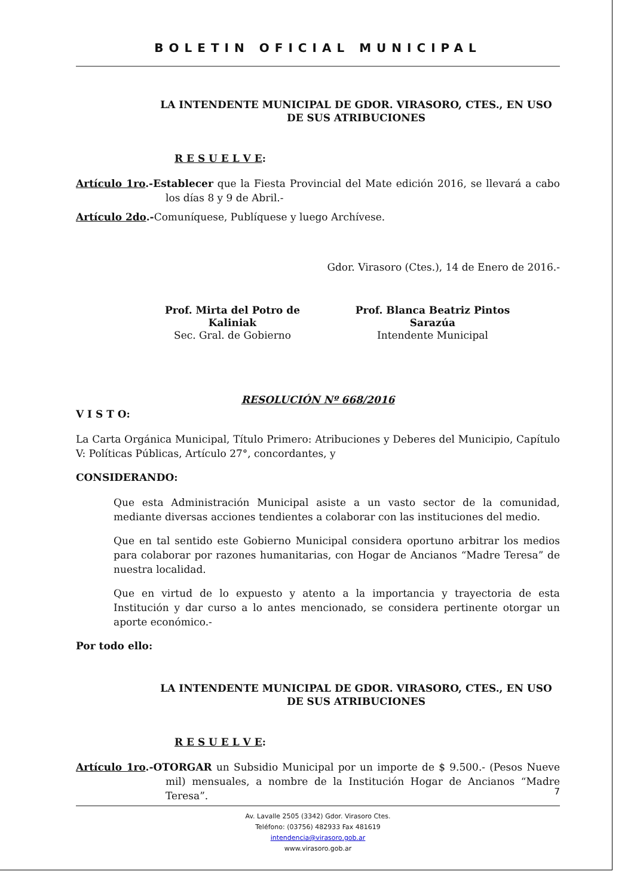BOLETIN OFICIAL MUNICIPAL
LA INTENDENTE MUNICIPAL DE GDOR. VIRASORO, CTES., EN USO DE SUS ATRIBUCIONES
R E S U E L V E:
Artículo 1ro.-Establecer que la Fiesta Provincial del Mate edición 2016, se llevará a cabo los días 8 y 9 de Abril.-
Artículo 2do.-Comuníquese, Publíquese y luego Archívese.
Gdor. Virasoro (Ctes.), 14 de Enero de 2016.-
Prof. Mirta del Potro de Kaliniak
Sec. Gral. de Gobierno
Prof. Blanca Beatriz Pintos Sarazúa
Intendente Municipal
RESOLUCIÓN Nº 668/2016
V I S T O:
La Carta Orgánica Municipal, Título Primero: Atribuciones y Deberes del Municipio, Capítulo V: Políticas Públicas, Artículo 27°, concordantes, y
CONSIDERANDO:
Que esta Administración Municipal asiste a un vasto sector de la comunidad, mediante diversas acciones tendientes a colaborar con las instituciones del medio.
Que en tal sentido este Gobierno Municipal considera oportuno arbitrar los medios para colaborar por razones humanitarias, con Hogar de Ancianos “Madre Teresa” de nuestra localidad.
Que en virtud de lo expuesto y atento a la importancia y trayectoria de esta Institución y dar curso a lo antes mencionado, se considera pertinente otorgar un aporte económico.-
Por todo ello:
LA INTENDENTE MUNICIPAL DE GDOR. VIRASORO, CTES., EN USO DE SUS ATRIBUCIONES
R E S U E L V E:
Artículo 1ro.-OTORGAR un Subsidio Municipal por un importe de $ 9.500.- (Pesos Nueve mil) mensuales, a nombre de la Institución Hogar de Ancianos “Madre Teresa”.
7
Av. Lavalle 2505 (3342) Gdor. Virasoro Ctes.
Teléfono: (03756) 482933 Fax 481619
intendencia@virasoro.gob.ar
www.virasoro.gob.ar